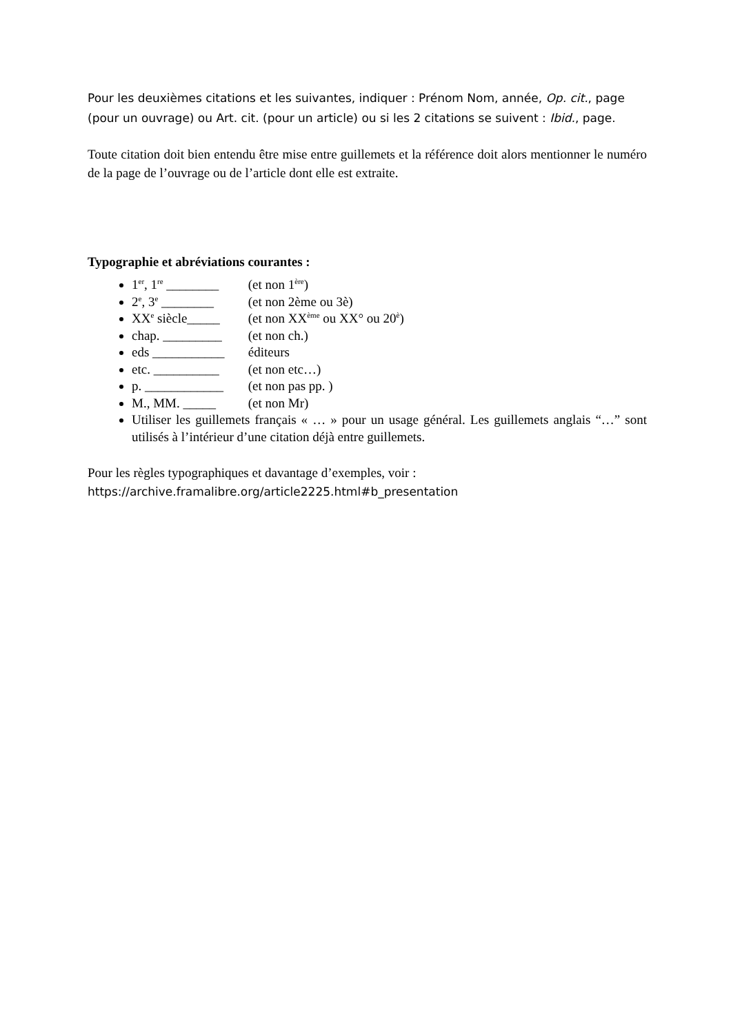Pour les deuxièmes citations et les suivantes, indiquer : Prénom Nom, année, Op. cit., page (pour un ouvrage) ou Art. cit. (pour un article) ou si les 2 citations se suivent : Ibid., page.
Toute citation doit bien entendu être mise entre guillemets et la référence doit alors mentionner le numéro de la page de l’ouvrage ou de l’article dont elle est extraite.
Typographie et abréviations courantes :
1<sup>er</sup>, 1<sup>re</sup> ________ (et non 1<sup>ère</sup>)
2<sup>e</sup>, 3<sup>e</sup> ________ (et non 2ème ou 3è)
XX<sup>e</sup> siècle_____ (et non XX<sup>ème</sup> ou XX° ou 20<sup>è</sup>)
chap. _________ (et non ch.)
eds ___________ éditeurs
etc. __________ (et non etc…)
p. ____________ (et non pas pp. )
M., MM. _____ (et non Mr)
Utiliser les guillemets français « … » pour un usage général. Les guillemets anglais “…” sont utilisés à l’intérieur d’une citation déjà entre guillemets.
Pour les règles typographiques et davantage d’exemples, voir :
https://archive.framalibre.org/article2225.html#b_presentation